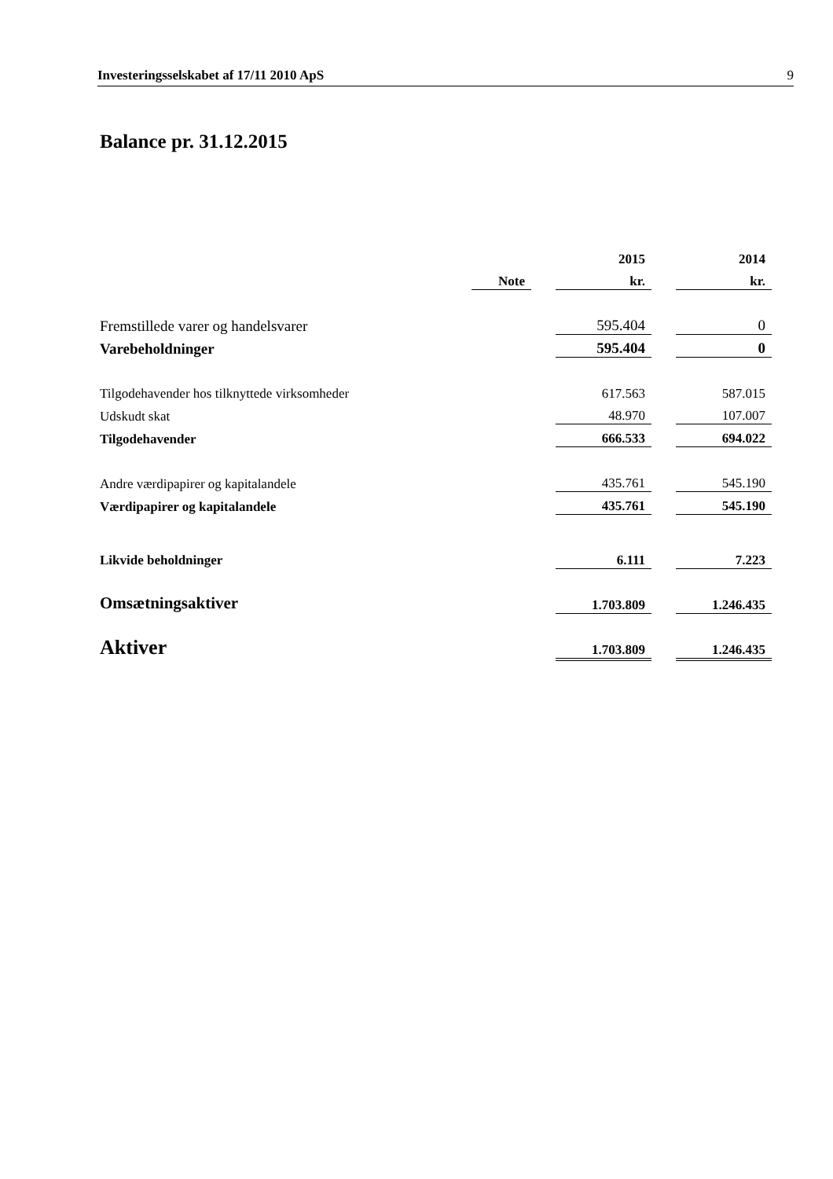Investeringsselskabet af 17/11 2010 ApS 9
Balance pr. 31.12.2015
| | | | 2015 | | 2014 |
| | Note | | kr. | | kr. |
| Fremstillede varer og handelsvarer | | | 595.404 | | 0 |
| Varebeholdninger | | | 595.404 | | 0 |
| Tilgodehavender hos tilknyttede virksomheder | | | 617.563 | | 587.015 |
| Udskudt skat | | | 48.970 | | 107.007 |
| Tilgodehavender | | | 666.533 | | 694.022 |
| Andre værdipapirer og kapitalandele | | | 435.761 | | 545.190 |
| Værdipapirer og kapitalandele | | | 435.761 | | 545.190 |
| Likvide beholdninger | | | 6.111 | | 7.223 |
| Omsætningsaktiver | | | 1.703.809 | | 1.246.435 |
| Aktiver | | | 1.703.809 | | 1.246.435 |